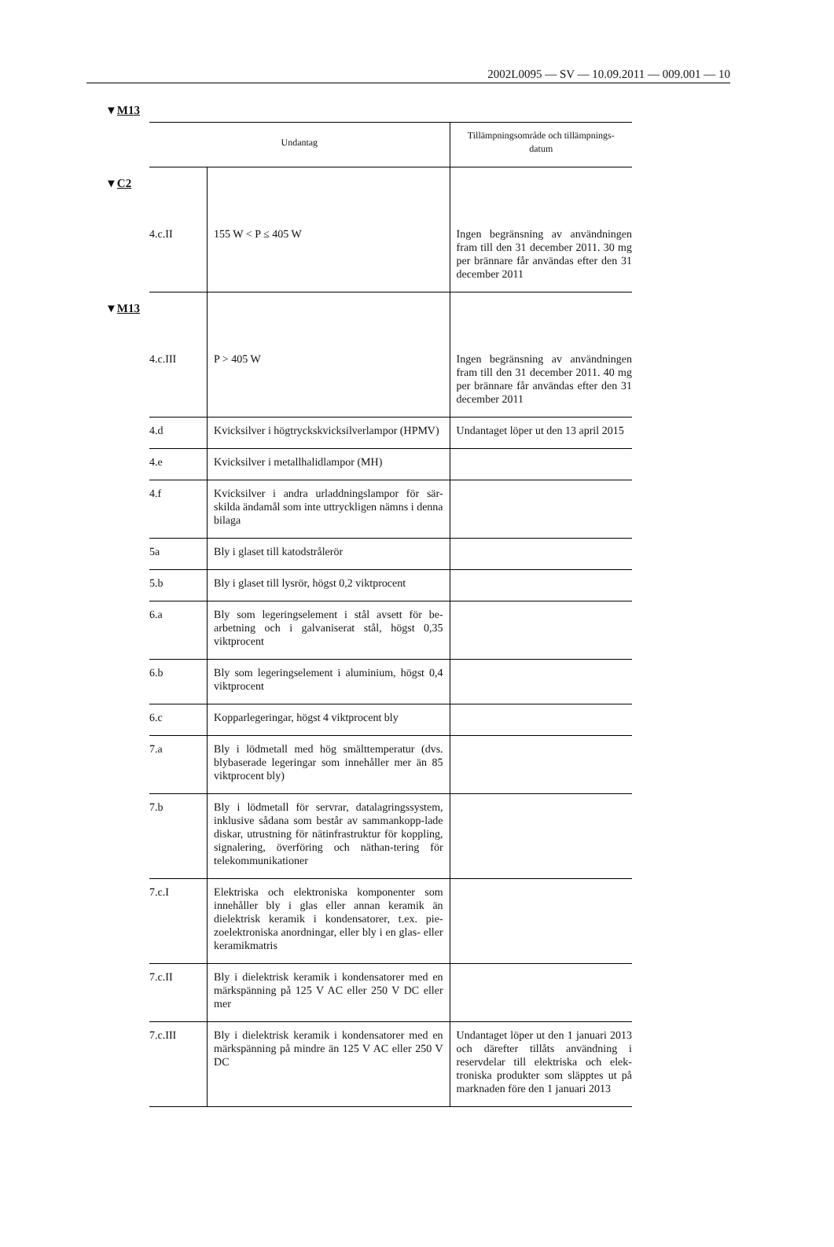2002L0095 — SV — 10.09.2011 — 009.001 — 10
▼M13
| Undantag | | Tillämpningsområde och tillämpnings- datum |
| --- | --- | --- |
| ▼ C2 4.c.II | 155 W < P ≤ 405 W | Ingen begränsning av användningen fram till den 31 december 2011. 30 mg per brännare får användas efter den 31 december 2011 |
| ▼ M13 4.c.III | P > 405 W | Ingen begränsning av användningen fram till den 31 december 2011. 40 mg per brännare får användas efter den 31 december 2011 |
| 4.d | Kvicksilver i högtryckskvicksilverlampor (HPMV) | Undantaget löper ut den 13 april 2015 |
| 4.e | Kvicksilver i metallhalidlampor (MH) | |
| 4.f | Kvicksilver i andra urladdningslampor för sär-skilda ändamål som inte uttryckligen nämns i denna bilaga | |
| 5a | Bly i glaset till katodstrålerör | |
| 5.b | Bly i glaset till lysrör, högst 0,2 viktprocent | |
| 6.a | Bly som legeringselement i stål avsett för be-arbetning och i galvaniserat stål, högst 0,35 viktprocent | |
| 6.b | Bly som legeringselement i aluminium, högst 0,4 viktprocent | |
| 6.c | Kopparlegeringar, högst 4 viktprocent bly | |
| 7.a | Bly i lödmetall med hög smälttemperatur (dvs. blybaserade legeringar som innehåller mer än 85 viktprocent bly) | |
| 7.b | Bly i lödmetall för servrar, datalagringssystem, inklusive sådana som består av sammankopp-lade diskar, utrustning för nätinfrastruktur för koppling, signalering, överföring och näthan-tering för telekommunikationer | |
| 7.c.I | Elektriska och elektroniska komponenter som innehåller bly i glas eller annan keramik än dielektrisk keramik i kondensatorer, t.ex. pie-zoelektroniska anordningar, eller bly i en glas- eller keramikmatris | |
| 7.c.II | Bly i dielektrisk keramik i kondensatorer med en märkspänning på 125 V AC eller 250 V DC eller mer | |
| 7.c.III | Bly i dielektrisk keramik i kondensatorer med en märkspänning på mindre än 125 V AC eller 250 V DC | Undantaget löper ut den 1 januari 2013 och därefter tillåts användning i reservdelar till elektriska och elek-troniska produkter som släpptes ut på marknaden före den 1 januari 2013 |